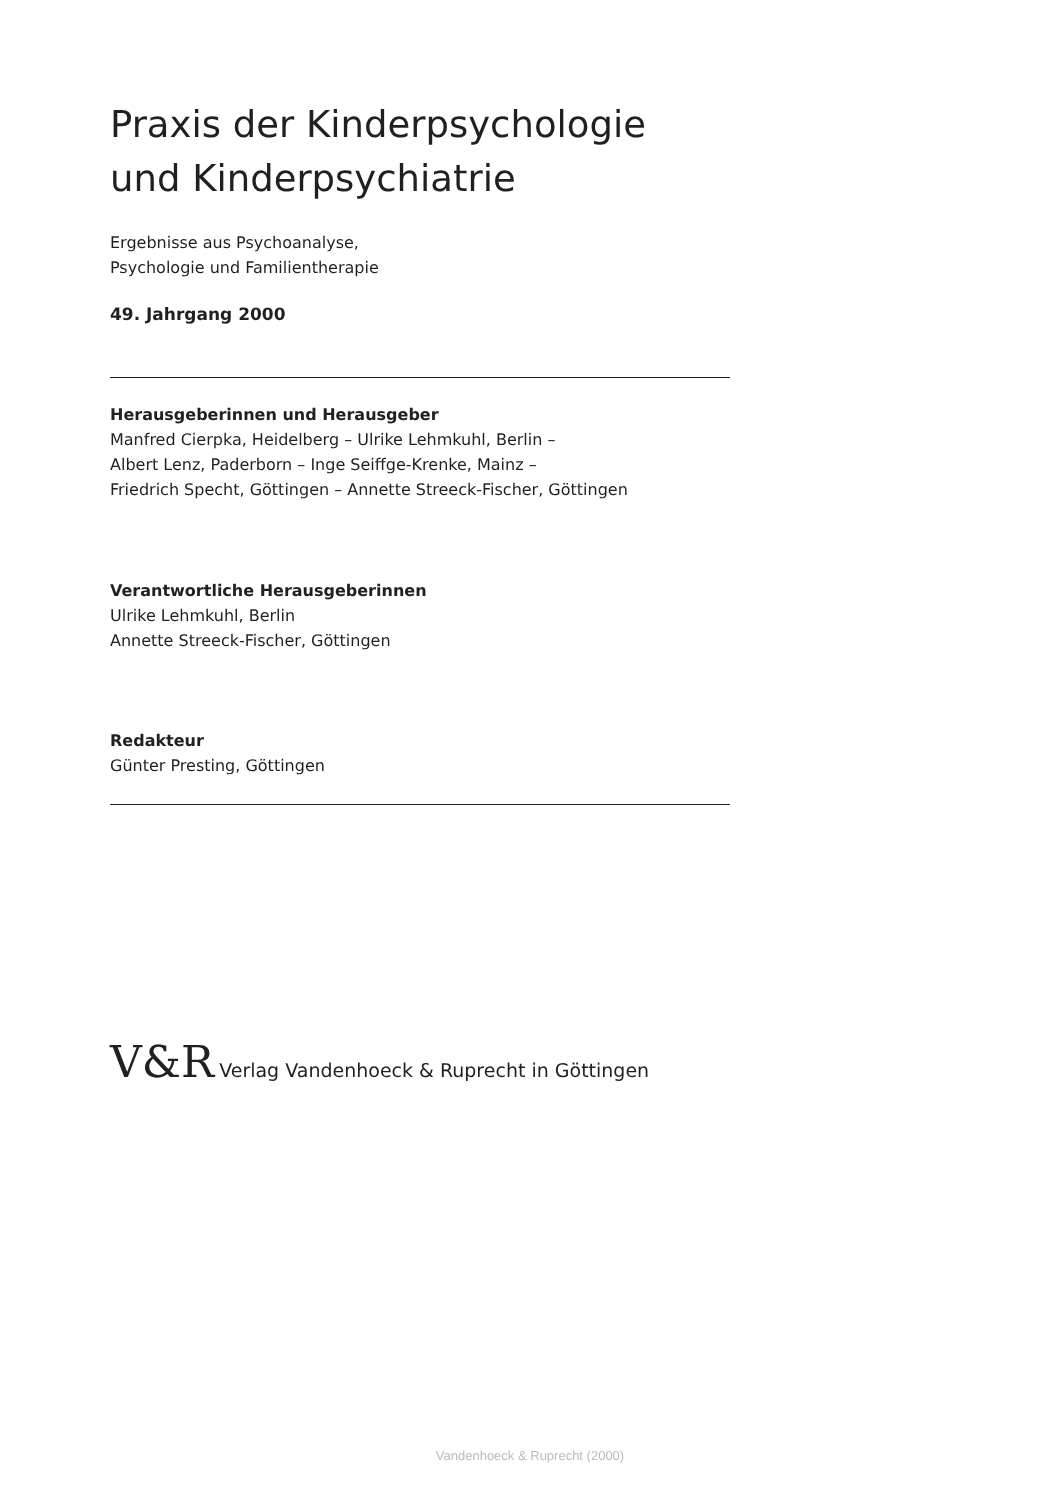Praxis der Kinderpsychologie
und Kinderpsychiatrie
Ergebnisse aus Psychoanalyse,
Psychologie und Familientherapie
49. Jahrgang 2000
Herausgeberinnen und Herausgeber
Manfred Cierpka, Heidelberg – Ulrike Lehmkuhl, Berlin –
Albert Lenz, Paderborn – Inge Seiffge-Krenke, Mainz –
Friedrich Specht, Göttingen – Annette Streeck-Fischer, Göttingen
Verantwortliche Herausgeberinnen
Ulrike Lehmkuhl, Berlin
Annette Streeck-Fischer, Göttingen
Redakteur
Günter Presting, Göttingen
V&R Verlag Vandenhoeck & Ruprecht in Göttingen
Vandenhoeck & Ruprecht (2000)